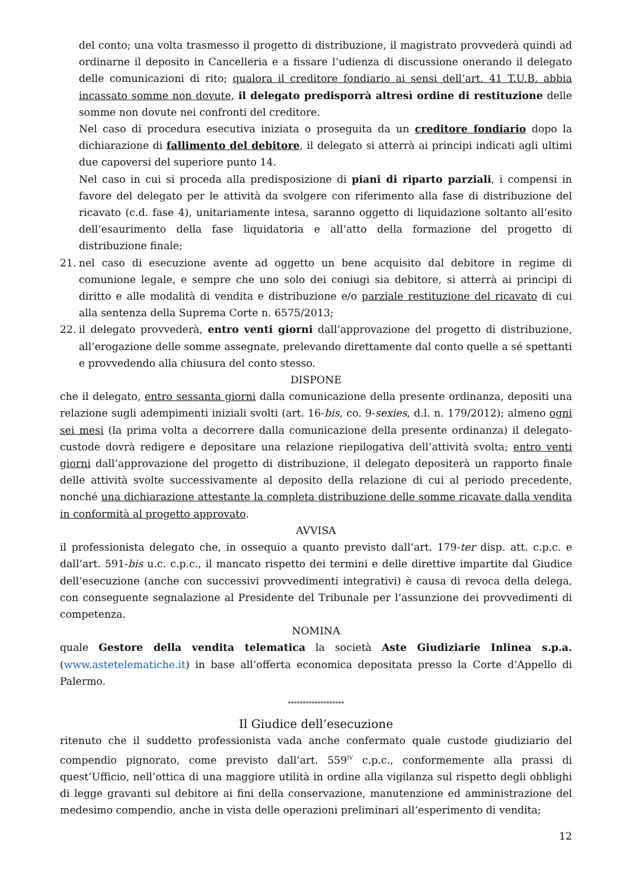del conto; una volta trasmesso il progetto di distribuzione, il magistrato provvederà quindi ad ordinarne il deposito in Cancelleria e a fissare l’udienza di discussione onerando il delegato delle comunicazioni di rito; qualora il creditore fondiario ai sensi dell’art. 41 T.U.B. abbia incassato somme non dovute, il delegato predisporrà altresì ordine di restituzione delle somme non dovute nei confronti del creditore.
Nel caso di procedura esecutiva iniziata o proseguita da un creditore fondiario dopo la dichiarazione di fallimento del debitore, il delegato si atterrà ai principi indicati agli ultimi due capoversi del superiore punto 14.
Nel caso in cui si proceda alla predisposizione di piani di riparto parziali, i compensi in favore del delegato per le attività da svolgere con riferimento alla fase di distribuzione del ricavato (c.d. fase 4), unitariamente intesa, saranno oggetto di liquidazione soltanto all’esito dell’esaurimento della fase liquidatoria e all’atto della formazione del progetto di distribuzione finale;
21. nel caso di esecuzione avente ad oggetto un bene acquisito dal debitore in regime di comunione legale, e sempre che uno solo dei coniugi sia debitore, si atterrà ai principi di diritto e alle modalità di vendita e distribuzione e/o parziale restituzione del ricavato di cui alla sentenza della Suprema Corte n. 6575/2013;
22. il delegato provvederà, entro venti giorni dall’approvazione del progetto di distribuzione, all’erogazione delle somme assegnate, prelevando direttamente dal conto quelle a sé spettanti e provvedendo alla chiusura del conto stesso.
DISPONE
che il delegato, entro sessanta giorni dalla comunicazione della presente ordinanza, depositi una relazione sugli adempimenti iniziali svolti (art. 16-bis, co. 9-sexies, d.l. n. 179/2012); almeno ogni sei mesi (la prima volta a decorrere dalla comunicazione della presente ordinanza) il delegato-custode dovrà redigere e depositare una relazione riepilogativa dell’attività svolta; entro venti giorni dall’approvazione del progetto di distribuzione, il delegato depositerà un rapporto finale delle attività svolte successivamente al deposito della relazione di cui al periodo precedente, nonché una dichiarazione attestante la completa distribuzione delle somme ricavate dalla vendita in conformità al progetto approvato.
AVVISA
il professionista delegato che, in ossequio a quanto previsto dall’art. 179-ter disp. att. c.p.c. e dall’art. 591-bis u.c. c.p.c., il mancato rispetto dei termini e delle direttive impartite dal Giudice dell’esecuzione (anche con successivi provvedimenti integrativi) è causa di revoca della delega, con conseguente segnalazione al Presidente del Tribunale per l’assunzione dei provvedimenti di competenza.
NOMINA
quale Gestore della vendita telematica la società Aste Giudiziarie Inlinea s.p.a. (www.astetelematiche.it) in base all’offerta economica depositata presso la Corte d’Appello di Palermo.
*******************
Il Giudice dell’esecuzione
ritenuto che il suddetto professionista vada anche confermato quale custode giudiziario del compendio pignorato, come previsto dall’art. 559<sup>IV</sup> c.p.c., conformemente alla prassi di quest’Ufficio, nell’ottica di una maggiore utilità in ordine alla vigilanza sul rispetto degli obblighi di legge gravanti sul debitore ai fini della conservazione, manutenzione ed amministrazione del medesimo compendio, anche in vista delle operazioni preliminari all’esperimento di vendita;
12